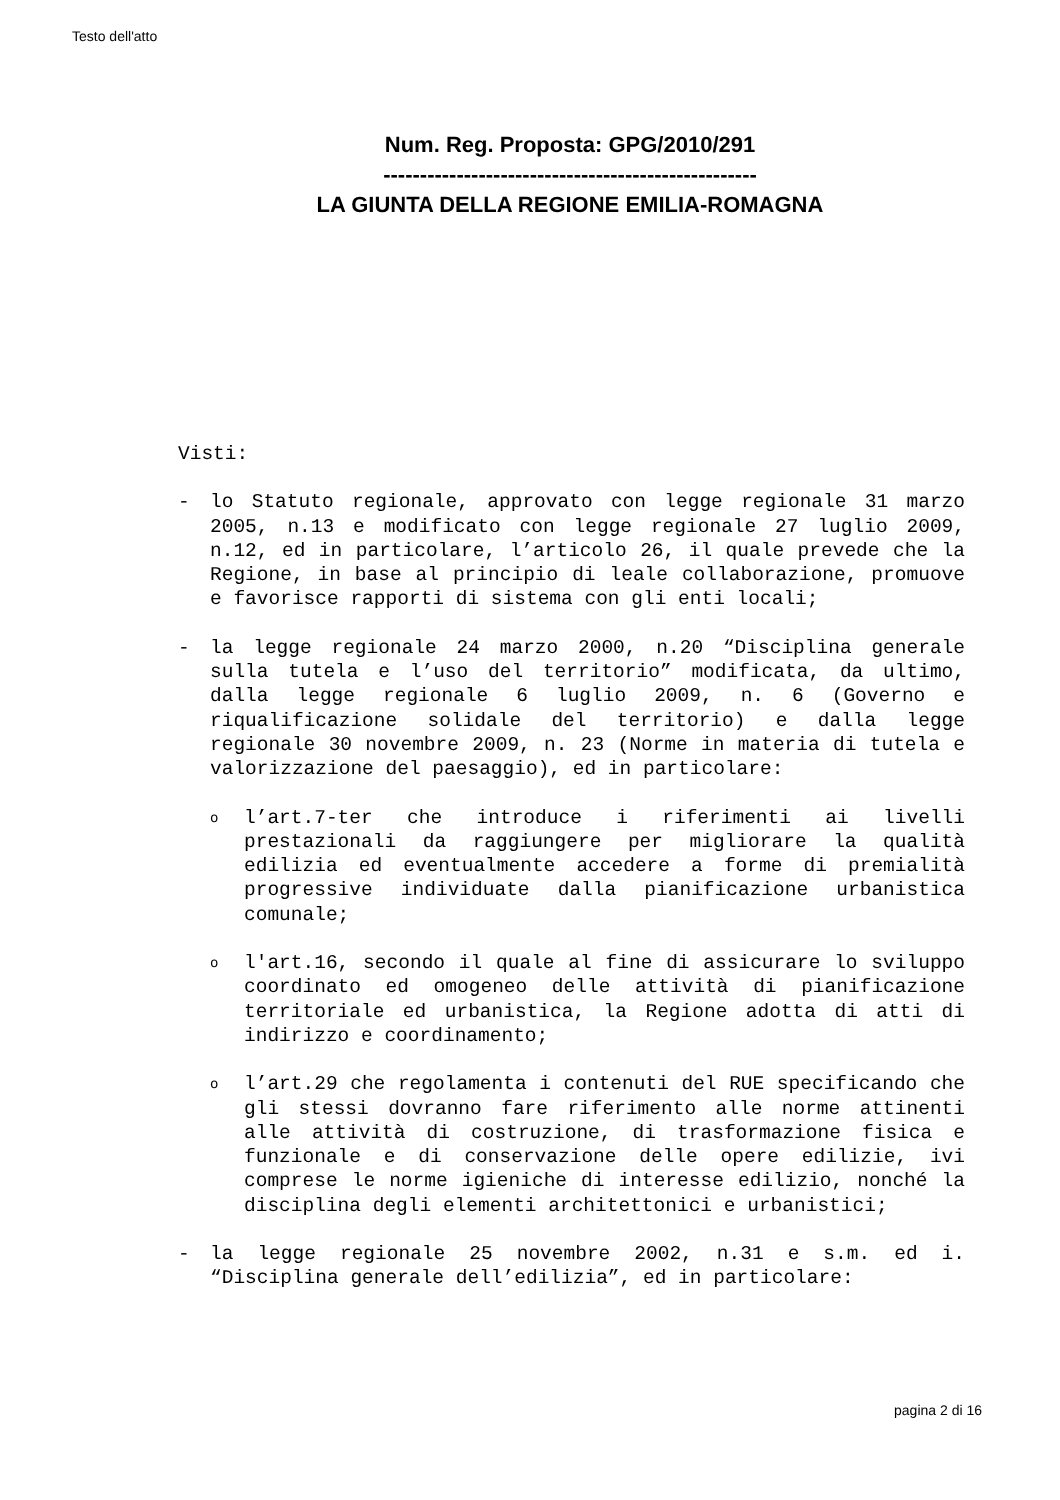Testo dell'atto
Num. Reg. Proposta: GPG/2010/291
---------------------------------------------------
LA GIUNTA DELLA REGIONE EMILIA-ROMAGNA
Visti:
- lo Statuto regionale, approvato con legge regionale 31 marzo 2005, n.13 e modificato con legge regionale 27 luglio 2009, n.12, ed in particolare, l’articolo 26, il quale prevede che la Regione, in base al principio di leale collaborazione, promuove e favorisce rapporti di sistema con gli enti locali;
- la legge regionale 24 marzo 2000, n.20 “Disciplina generale sulla tutela e l’uso del territorio” modificata, da ultimo, dalla legge regionale 6 luglio 2009, n. 6 (Governo e riqualificazione solidale del territorio) e dalla legge regionale 30 novembre 2009, n. 23 (Norme in materia di tutela e valorizzazione del paesaggio), ed in particolare:
o
l’art.7-ter che introduce i riferimenti ai livelli prestazionali da raggiungere per migliorare la qualità edilizia ed eventualmente accedere a forme di premialità progressive individuate dalla pianificazione urbanistica comunale;
o
l'art.16, secondo il quale al fine di assicurare lo sviluppo coordinato ed omogeneo delle attività di pianificazione territoriale ed urbanistica, la Regione adotta di atti di indirizzo e coordinamento;
o
l’art.29 che regolamenta i contenuti del RUE specificando che gli stessi dovranno fare riferimento alle norme attinenti alle attività di costruzione, di trasformazione fisica e funzionale e di conservazione delle opere edilizie, ivi comprese le norme igieniche di interesse edilizio, nonché la disciplina degli elementi architettonici e urbanistici;
- la legge regionale 25 novembre 2002, n.31 e s.m. ed i. “Disciplina generale dell’edilizia”, ed in particolare:
pagina 2 di 16